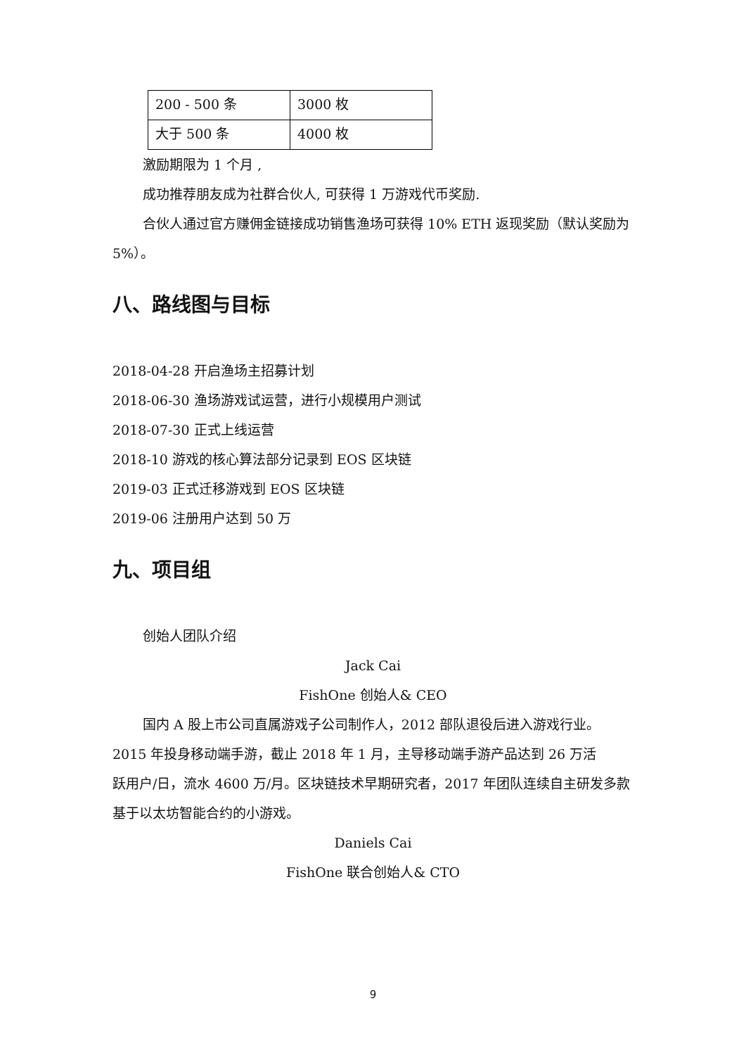| 200 - 500 条 | 3000 枚 |
| 大于 500 条 | 4000 枚 |
激励期限为 1 个月 ,
成功推荐朋友成为社群合伙人, 可获得 1 万游戏代币奖励.
合伙人通过官方赚佣金链接成功销售渔场可获得 10% ETH 返现奖励（默认奖励为 5%）。
八、路线图与目标
2018-04-28 开启渔场主招募计划
2018-06-30 渔场游戏试运营，进行小规模用户测试
2018-07-30 正式上线运营
2018-10 游戏的核心算法部分记录到 EOS 区块链
2019-03 正式迁移游戏到 EOS 区块链
2019-06 注册用户达到 50 万
九、项目组
创始人团队介绍
Jack Cai
FishOne 创始人& CEO
国内 A 股上市公司直属游戏子公司制作人，2012 部队退役后进入游戏行业。
2015 年投身移动端手游，截止 2018 年 1 月，主导移动端手游产品达到 26 万活
跃用户/日，流水 4600 万/月。区块链技术早期研究者，2017 年团队连续自主研发多款基于以太坊智能合约的小游戏。
Daniels Cai
FishOne 联合创始人& CTO
9